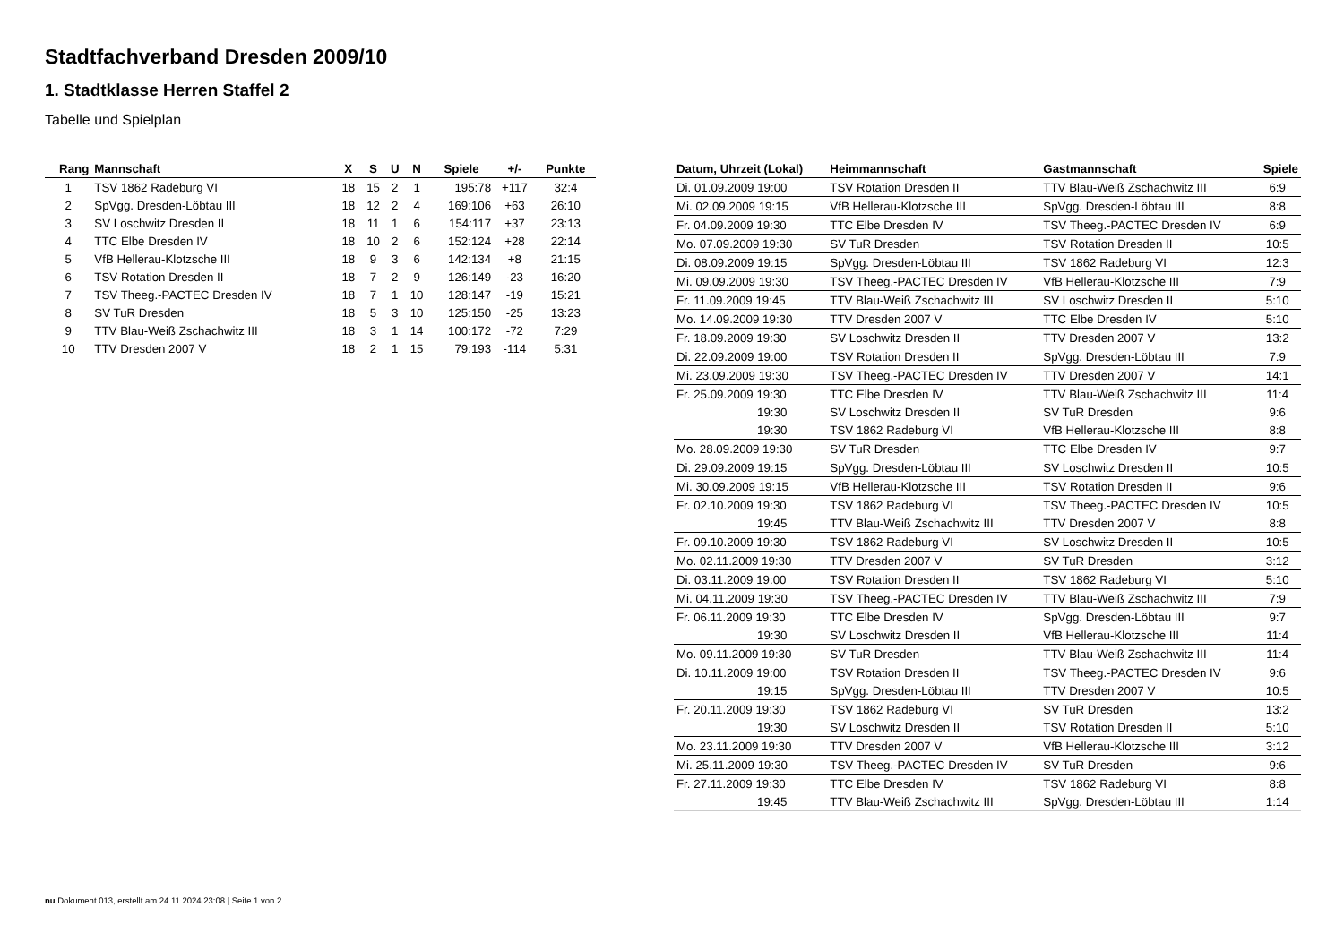Stadtfachverband Dresden 2009/10
1. Stadtklasse Herren Staffel 2
Tabelle und Spielplan
| Rang | Mannschaft | X | S | U | N | Spiele | +/- | Punkte |
| --- | --- | --- | --- | --- | --- | --- | --- | --- |
| 1 | TSV 1862 Radeburg VI | 18 | 15 | 2 | 1 | 195:78 | +117 | 32:4 |
| 2 | SpVgg. Dresden-Löbtau III | 18 | 12 | 2 | 4 | 169:106 | +63 | 26:10 |
| 3 | SV Loschwitz Dresden II | 18 | 11 | 1 | 6 | 154:117 | +37 | 23:13 |
| 4 | TTC Elbe Dresden IV | 18 | 10 | 2 | 6 | 152:124 | +28 | 22:14 |
| 5 | VfB Hellerau-Klotzsche III | 18 | 9 | 3 | 6 | 142:134 | +8 | 21:15 |
| 6 | TSV Rotation Dresden II | 18 | 7 | 2 | 9 | 126:149 | -23 | 16:20 |
| 7 | TSV Theeg.-PACTEC Dresden IV | 18 | 7 | 1 | 10 | 128:147 | -19 | 15:21 |
| 8 | SV TuR Dresden | 18 | 5 | 3 | 10 | 125:150 | -25 | 13:23 |
| 9 | TTV Blau-Weiß Zschachwitz III | 18 | 3 | 1 | 14 | 100:172 | -72 | 7:29 |
| 10 | TTV Dresden 2007 V | 18 | 2 | 1 | 15 | 79:193 | -114 | 5:31 |
| Datum, Uhrzeit (Lokal) | Heimmannschaft | Gastmannschaft | Spiele |
| --- | --- | --- | --- |
| Di. 01.09.2009 19:00 | TSV Rotation Dresden II | TTV Blau-Weiß Zschachwitz III | 6:9 |
| Mi. 02.09.2009 19:15 | VfB Hellerau-Klotzsche III | SpVgg. Dresden-Löbtau III | 8:8 |
| Fr. 04.09.2009 19:30 | TTC Elbe Dresden IV | TSV Theeg.-PACTEC Dresden IV | 6:9 |
| Mo. 07.09.2009 19:30 | SV TuR Dresden | TSV Rotation Dresden II | 10:5 |
| Di. 08.09.2009 19:15 | SpVgg. Dresden-Löbtau III | TSV 1862 Radeburg VI | 12:3 |
| Mi. 09.09.2009 19:30 | TSV Theeg.-PACTEC Dresden IV | VfB Hellerau-Klotzsche III | 7:9 |
| Fr. 11.09.2009 19:45 | TTV Blau-Weiß Zschachwitz III | SV Loschwitz Dresden II | 5:10 |
| Mo. 14.09.2009 19:30 | TTV Dresden 2007 V | TTC Elbe Dresden IV | 5:10 |
| Fr. 18.09.2009 19:30 | SV Loschwitz Dresden II | TTV Dresden 2007 V | 13:2 |
| Di. 22.09.2009 19:00 | TSV Rotation Dresden II | SpVgg. Dresden-Löbtau III | 7:9 |
| Mi. 23.09.2009 19:30 | TSV Theeg.-PACTEC Dresden IV | TTV Dresden 2007 V | 14:1 |
| Fr. 25.09.2009 19:30 | TTC Elbe Dresden IV | TTV Blau-Weiß Zschachwitz III | 11:4 |
| 19:30 | SV Loschwitz Dresden II | SV TuR Dresden | 9:6 |
| 19:30 | TSV 1862 Radeburg VI | VfB Hellerau-Klotzsche III | 8:8 |
| Mo. 28.09.2009 19:30 | SV TuR Dresden | TTC Elbe Dresden IV | 9:7 |
| Di. 29.09.2009 19:15 | SpVgg. Dresden-Löbtau III | SV Loschwitz Dresden II | 10:5 |
| Mi. 30.09.2009 19:15 | VfB Hellerau-Klotzsche III | TSV Rotation Dresden II | 9:6 |
| Fr. 02.10.2009 19:30 | TSV 1862 Radeburg VI | TSV Theeg.-PACTEC Dresden IV | 10:5 |
| 19:45 | TTV Blau-Weiß Zschachwitz III | TTV Dresden 2007 V | 8:8 |
| Fr. 09.10.2009 19:30 | TSV 1862 Radeburg VI | SV Loschwitz Dresden II | 10:5 |
| Mo. 02.11.2009 19:30 | TTV Dresden 2007 V | SV TuR Dresden | 3:12 |
| Di. 03.11.2009 19:00 | TSV Rotation Dresden II | TSV 1862 Radeburg VI | 5:10 |
| Mi. 04.11.2009 19:30 | TSV Theeg.-PACTEC Dresden IV | TTV Blau-Weiß Zschachwitz III | 7:9 |
| Fr. 06.11.2009 19:30 | TTC Elbe Dresden IV | SpVgg. Dresden-Löbtau III | 9:7 |
| 19:30 | SV Loschwitz Dresden II | VfB Hellerau-Klotzsche III | 11:4 |
| Mo. 09.11.2009 19:30 | SV TuR Dresden | TTV Blau-Weiß Zschachwitz III | 11:4 |
| Di. 10.11.2009 19:00 | TSV Rotation Dresden II | TSV Theeg.-PACTEC Dresden IV | 9:6 |
| 19:15 | SpVgg. Dresden-Löbtau III | TTV Dresden 2007 V | 10:5 |
| Fr. 20.11.2009 19:30 | TSV 1862 Radeburg VI | SV TuR Dresden | 13:2 |
| 19:30 | SV Loschwitz Dresden II | TSV Rotation Dresden II | 5:10 |
| Mo. 23.11.2009 19:30 | TTV Dresden 2007 V | VfB Hellerau-Klotzsche III | 3:12 |
| Mi. 25.11.2009 19:30 | TSV Theeg.-PACTEC Dresden IV | SV TuR Dresden | 9:6 |
| Fr. 27.11.2009 19:30 | TTC Elbe Dresden IV | TSV 1862 Radeburg VI | 8:8 |
| 19:45 | TTV Blau-Weiß Zschachwitz III | SpVgg. Dresden-Löbtau III | 1:14 |
nu.Dokument 013, erstellt am 24.11.2024 23:08 | Seite 1 von 2